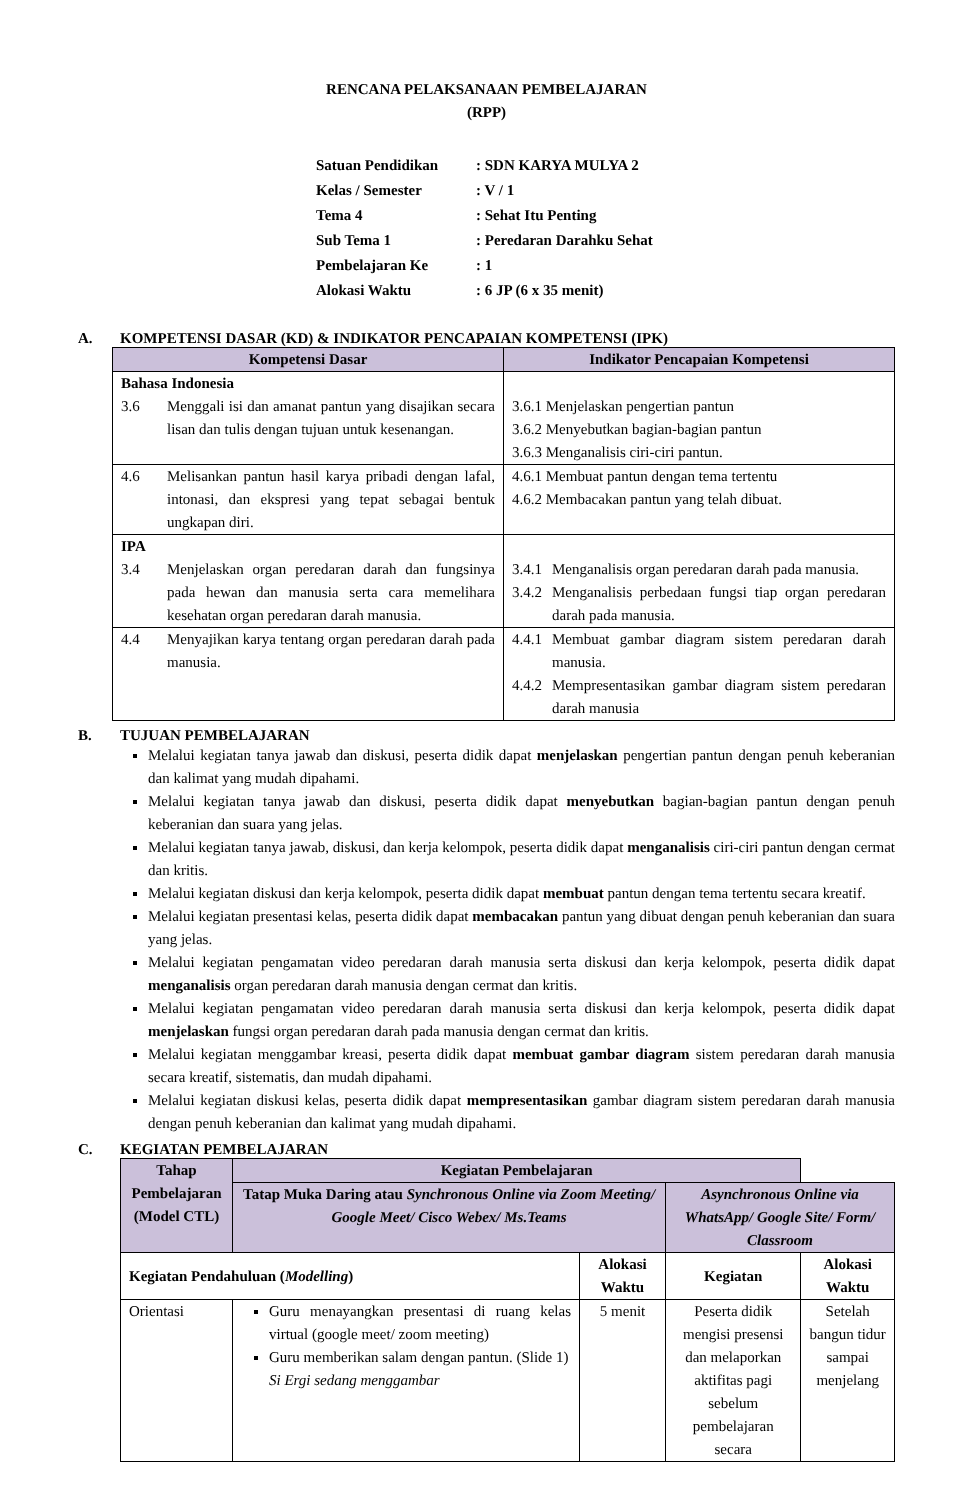RENCANA PELAKSANAAN PEMBELAJARAN
(RPP)
| Satuan Pendidikan | : SDN KARYA MULYA 2 |
| Kelas / Semester | : V / 1 |
| Tema 4 | : Sehat Itu Penting |
| Sub Tema 1 | : Peredaran Darahku Sehat |
| Pembelajaran Ke | : 1 |
| Alokasi Waktu | : 6 JP (6 x 35 menit) |
A. KOMPETENSI DASAR (KD) & INDIKATOR PENCAPAIAN KOMPETENSI (IPK)
| Kompetensi Dasar | Indikator Pencapaian Kompetensi |
| --- | --- |
| Bahasa Indonesia 3.6 Menggali isi dan amanat pantun yang disajikan secara lisan dan tulis dengan tujuan untuk kesenangan. | 3.6.1 Menjelaskan pengertian pantun 3.6.2 Menyebutkan bagian-bagian pantun 3.6.3 Menganalisis ciri-ciri pantun. |
| 4.6 Melisankan pantun hasil karya pribadi dengan lafal, intonasi, dan ekspresi yang tepat sebagai bentuk ungkapan diri. | 4.6.1 Membuat pantun dengan tema tertentu 4.6.2 Membacakan pantun yang telah dibuat. |
| IPA 3.4 Menjelaskan organ peredaran darah dan fungsinya pada hewan dan manusia serta cara memelihara kesehatan organ peredaran darah manusia. | 3.4.1 Menganalisis organ peredaran darah pada manusia. 3.4.2 Menganalisis perbedaan fungsi tiap organ peredaran darah pada manusia. |
| 4.4 Menyajikan karya tentang organ peredaran darah pada manusia. | 4.4.1 Membuat gambar diagram sistem peredaran darah manusia. 4.4.2 Mempresentasikan gambar diagram sistem peredaran darah manusia |
B. TUJUAN PEMBELAJARAN
Melalui kegiatan tanya jawab dan diskusi, peserta didik dapat menjelaskan pengertian pantun dengan penuh keberanian dan kalimat yang mudah dipahami.
Melalui kegiatan tanya jawab dan diskusi, peserta didik dapat menyebutkan bagian-bagian pantun dengan penuh keberanian dan suara yang jelas.
Melalui kegiatan tanya jawab, diskusi, dan kerja kelompok, peserta didik dapat menganalisis ciri-ciri pantun dengan cermat dan kritis.
Melalui kegiatan diskusi dan kerja kelompok, peserta didik dapat membuat pantun dengan tema tertentu secara kreatif.
Melalui kegiatan presentasi kelas, peserta didik dapat membacakan pantun yang dibuat dengan penuh keberanian dan suara yang jelas.
Melalui kegiatan pengamatan video peredaran darah manusia serta diskusi dan kerja kelompok, peserta didik dapat menganalisis organ peredaran darah manusia dengan cermat dan kritis.
Melalui kegiatan pengamatan video peredaran darah manusia serta diskusi dan kerja kelompok, peserta didik dapat menjelaskan fungsi organ peredaran darah pada manusia dengan cermat dan kritis.
Melalui kegiatan menggambar kreasi, peserta didik dapat membuat gambar diagram sistem peredaran darah manusia secara kreatif, sistematis, dan mudah dipahami.
Melalui kegiatan diskusi kelas, peserta didik dapat mempresentasikan gambar diagram sistem peredaran darah manusia dengan penuh keberanian dan kalimat yang mudah dipahami.
C. KEGIATAN PEMBELAJARAN
| Tahap Pembelajaran (Model CTL) | Kegiatan Pembelajaran | | | |
| --- | --- | --- | --- | --- |
| | Tatap Muka Daring atau Synchronous Online via Zoom Meeting/ Google Meet/ Cisco Webex/ Ms.Teams | | Asynchronous Online via WhatsApp/ Google Site/ Form/ Classroom | |
| Kegiatan Pendahuluan ( Modelling ) | | Alokasi Waktu | Kegiatan | Alokasi Waktu |
| Orientasi | Guru menayangkan presentasi di ruang kelas virtual (google meet/ zoom meeting) Guru memberikan salam dengan pantun. (Slide 1) Si Ergi sedang menggambar | 5 menit | Peserta didik mengisi presensi dan melaporkan aktifitas pagi sebelum pembelajaran secara | Setelah bangun tidur sampai menjelang |